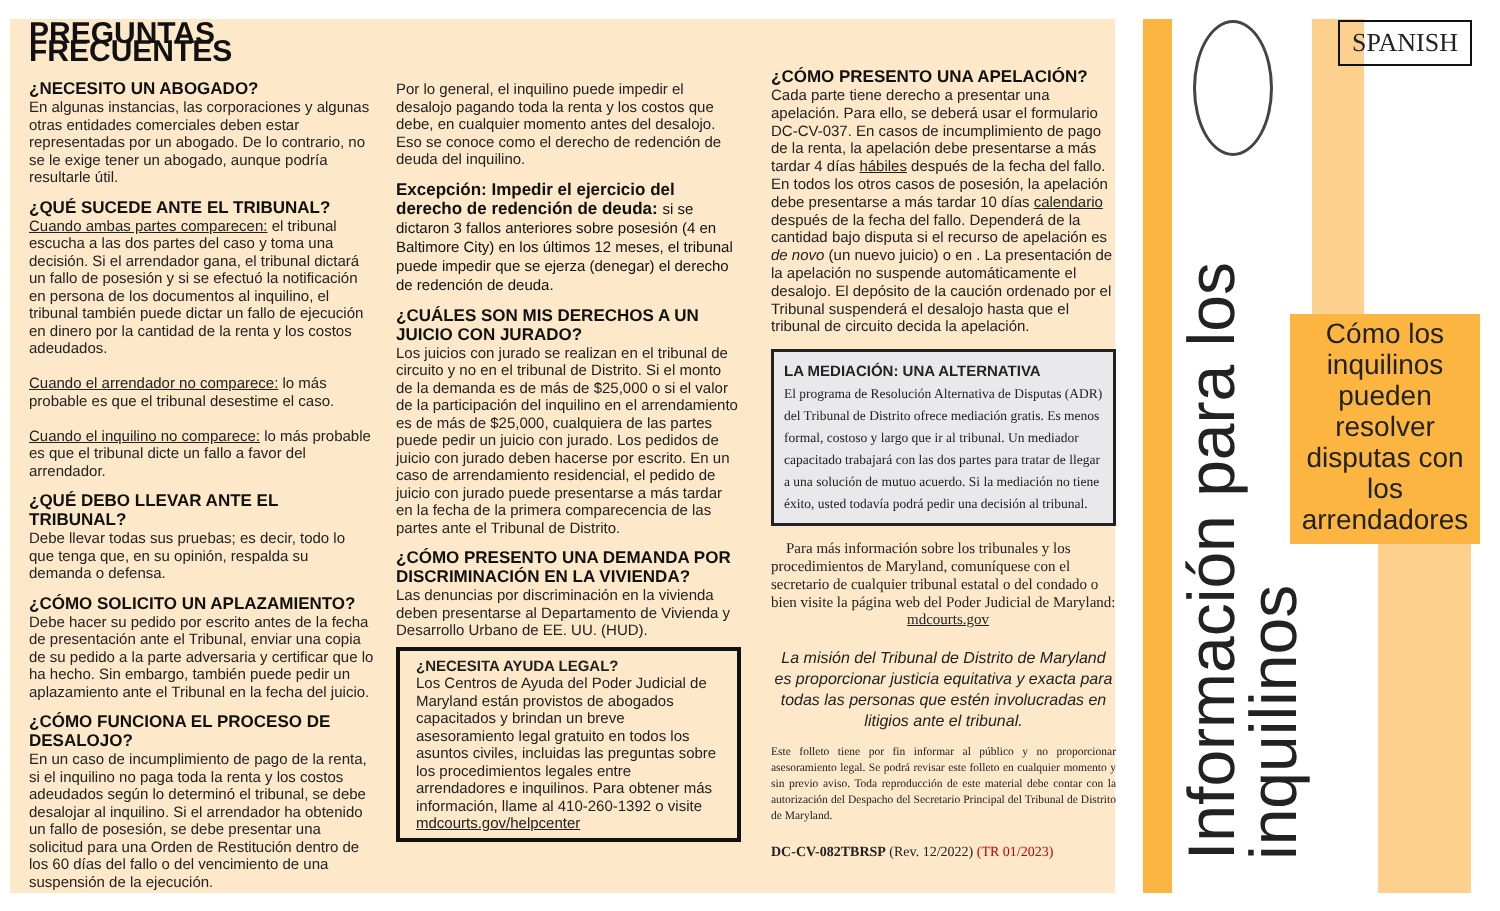PREGUNTAS FRECUENTES
¿NECESITO UN ABOGADO?
En algunas instancias, las corporaciones y algunas otras entidades comerciales deben estar representadas por un abogado. De lo contrario, no se le exige tener un abogado, aunque podría resultarle útil.
¿QUÉ SUCEDE ANTE EL TRIBUNAL?
Cuando ambas partes comparecen: el tribunal escucha a las dos partes del caso y toma una decisión. Si el arrendador gana, el tribunal dictará un fallo de posesión y si se efectuó la notificación en persona de los documentos al inquilino, el tribunal también puede dictar un fallo de ejecución en dinero por la cantidad de la renta y los costos adeudados.
Cuando el arrendador no comparece: lo más probable es que el tribunal desestime el caso.
Cuando el inquilino no comparece: lo más probable es que el tribunal dicte un fallo a favor del arrendador.
¿QUÉ DEBO LLEVAR ANTE EL TRIBUNAL?
Debe llevar todas sus pruebas; es decir, todo lo que tenga que, en su opinión, respalda su demanda o defensa.
¿CÓMO SOLICITO UN APLAZAMIENTO?
Debe hacer su pedido por escrito antes de la fecha de presentación ante el Tribunal, enviar una copia de su pedido a la parte adversaria y certificar que lo ha hecho. Sin embargo, también puede pedir un aplazamiento ante el Tribunal en la fecha del juicio.
¿CÓMO FUNCIONA EL PROCESO DE DESALOJO?
En un caso de incumplimiento de pago de la renta, si el inquilino no paga toda la renta y los costos adeudados según lo determinó el tribunal, se debe desalojar al inquilino. Si el arrendador ha obtenido un fallo de posesión, se debe presentar una solicitud para una Orden de Restitución dentro de los 60 días del fallo o del vencimiento de una suspensión de la ejecución.
Por lo general, el inquilino puede impedir el desalojo pagando toda la renta y los costos que debe, en cualquier momento antes del desalojo. Eso se conoce como el derecho de redención de deuda del inquilino.
Excepción: Impedir el ejercicio del derecho de redención de deuda: si se dictaron 3 fallos anteriores sobre posesión (4 en Baltimore City) en los últimos 12 meses, el tribunal puede impedir que se ejerza (denegar) el derecho de redención de deuda.
¿CUÁLES SON MIS DERECHOS A UN JUICIO CON JURADO?
Los juicios con jurado se realizan en el tribunal de circuito y no en el tribunal de Distrito. Si el monto de la demanda es de más de $25,000 o si el valor de la participación del inquilino en el arrendamiento es de más de $25,000, cualquiera de las partes puede pedir un juicio con jurado. Los pedidos de juicio con jurado deben hacerse por escrito. En un caso de arrendamiento residencial, el pedido de juicio con jurado puede presentarse a más tardar en la fecha de la primera comparecencia de las partes ante el Tribunal de Distrito.
¿CÓMO PRESENTO UNA DEMANDA POR DISCRIMINACIÓN EN LA VIVIENDA?
Las denuncias por discriminación en la vivienda deben presentarse al Departamento de Vivienda y Desarrollo Urbano de EE. UU. (HUD).
¿NECESITA AYUDA LEGAL?
Los Centros de Ayuda del Poder Judicial de Maryland están provistos de abogados capacitados y brindan un breve asesoramiento legal gratuito en todos los asuntos civiles, incluidas las preguntas sobre los procedimientos legales entre arrendadores e inquilinos. Para obtener más información, llame al 410-260-1392 o visite mdcourts.gov/helpcenter
¿CÓMO PRESENTO UNA APELACIÓN?
Cada parte tiene derecho a presentar una apelación. Para ello, se deberá usar el formulario DC-CV-037. En casos de incumplimiento de pago de la renta, la apelación debe presentarse a más tardar 4 días hábiles después de la fecha del fallo. En todos los otros casos de posesión, la apelación debe presentarse a más tardar 10 días calendario después de la fecha del fallo. Dependerá de la cantidad bajo disputa si el recurso de apelación es de novo (un nuevo juicio) o en . La presentación de la apelación no suspende automáticamente el desalojo. El depósito de la caución ordenado por el Tribunal suspenderá el desalojo hasta que el tribunal de circuito decida la apelación.
LA MEDIACIÓN: UNA ALTERNATIVA
El programa de Resolución Alternativa de Disputas (ADR) del Tribunal de Distrito ofrece mediación gratis. Es menos formal, costoso y largo que ir al tribunal. Un mediador capacitado trabajará con las dos partes para tratar de llegar a una solución de mutuo acuerdo. Si la mediación no tiene éxito, usted todavía podrá pedir una decisión al tribunal.
Para más información sobre los tribunales y los procedimientos de Maryland, comuníquese con el secretario de cualquier tribunal estatal o del condado o bien visite la página web del Poder Judicial de Maryland:
mdcourts.gov
La misión del Tribunal de Distrito de Maryland es proporcionar justicia equitativa y exacta para todas las personas que estén involucradas en litigios ante el tribunal.
Este folleto tiene por fin informar al público y no proporcionar asesoramiento legal. Se podrá revisar este folleto en cualquier momento y sin previo aviso. Toda reproducción de este material debe contar con la autorización del Despacho del Secretario Principal del Tribunal de Distrito de Maryland.
DC-CV-082TBRSP (Rev. 12/2022) (TR 01/2023)
SPANISH
Cómo los inquilinos pueden resolver disputas con los arrendadores
Información para los
inquilinos